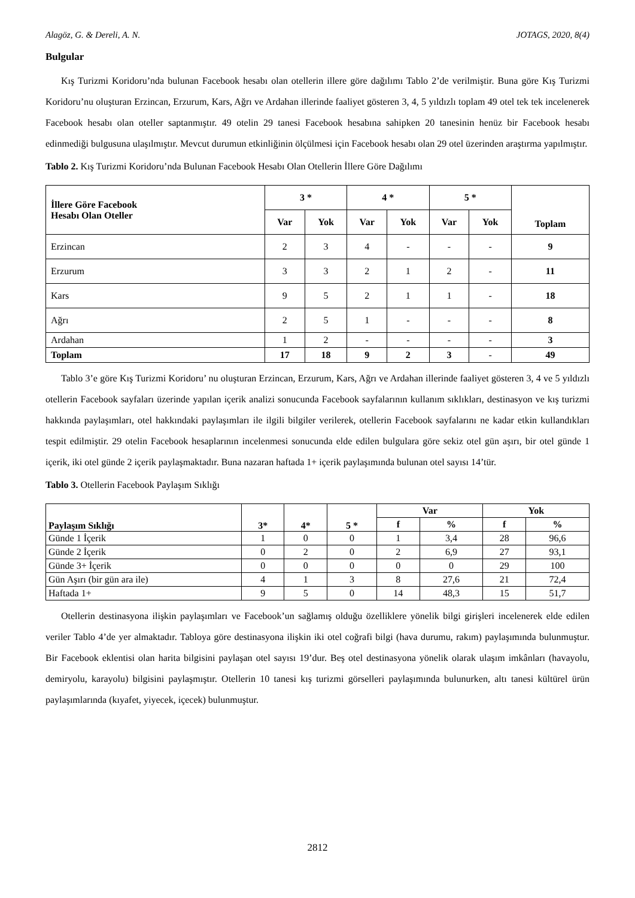Alagöz, G. & Dereli, A. N. JOTAGS, 2020, 8(4)
Bulgular
Kış Turizmi Koridoru’nda bulunan Facebook hesabı olan otellerin illere göre dağılımı Tablo 2’de verilmiştir. Buna göre Kış Turizmi Koridoru’nu oluşturan Erzincan, Erzurum, Kars, Ağrı ve Ardahan illerinde faaliyet gösteren 3, 4, 5 yıldızlı toplam 49 otel tek tek incelenerek Facebook hesabı olan oteller saptanmıştır. 49 otelin 29 tanesi Facebook hesabına sahipken 20 tanesinin henüz bir Facebook hesabı edinmediği bulgusuna ulaşılmıştır. Mevcut durumun etkinliğinin ölçülmesi için Facebook hesabı olan 29 otel üzerinden araştırma yapılmıştır.
Tablo 2. Kış Turizmi Koridoru’nda Bulunan Facebook Hesabı Olan Otellerin İllere Göre Dağılımı
| İllere Göre Facebook Hesabı Olan Oteller | 3 * | | 4 * | | 5 * | | Toplam |
| --- | --- | --- | --- | --- | --- | --- | --- |
| | Var | Yok | Var | Yok | Var | Yok | |
| Erzincan | 2 | 3 | 4 | - | - | - | 9 |
| Erzurum | 3 | 3 | 2 | 1 | 2 | - | 11 |
| Kars | 9 | 5 | 2 | 1 | 1 | - | 18 |
| Ağrı | 2 | 5 | 1 | - | - | - | 8 |
| Ardahan | 1 | 2 | - | - | - | - | 3 |
| Toplam | 17 | 18 | 9 | 2 | 3 | - | 49 |
Tablo 3’e göre Kış Turizmi Koridoru’ nu oluşturan Erzincan, Erzurum, Kars, Ağrı ve Ardahan illerinde faaliyet gösteren 3, 4 ve 5 yıldızlı otellerin Facebook sayfaları üzerinde yapılan içerik analizi sonucunda Facebook sayfalarının kullanım sıklıkları, destinasyon ve kış turizmi hakkında paylaşımları, otel hakkındaki paylaşımları ile ilgili bilgiler verilerek, otellerin Facebook sayfalarını ne kadar etkin kullandıkları tespit edilmiştir. 29 otelin Facebook hesaplarının incelenmesi sonucunda elde edilen bulgulara göre sekiz otel gün aşırı, bir otel günde 1 içerik, iki otel günde 2 içerik paylaşmaktadır. Buna nazaran haftada 1+ içerik paylaşımında bulunan otel sayısı 14’tür.
Tablo 3. Otellerin Facebook Paylaşım Sıklığı
| Paylaşım Sıklığı | 3* | 4* | 5 * | Var | | Yok | |
| --- | --- | --- | --- | --- | --- | --- | --- |
| | | | | f | % | f | % |
| Günde 1 İçerik | 1 | 0 | 0 | 1 | 3,4 | 28 | 96,6 |
| Günde 2 İçerik | 0 | 2 | 0 | 2 | 6,9 | 27 | 93,1 |
| Günde 3+ İçerik | 0 | 0 | 0 | 0 | 0 | 29 | 100 |
| Gün Aşırı (bir gün ara ile) | 4 | 1 | 3 | 8 | 27,6 | 21 | 72,4 |
| Haftada 1+ | 9 | 5 | 0 | 14 | 48,3 | 15 | 51,7 |
Otellerin destinasyona ilişkin paylaşımları ve Facebook’un sağlamış olduğu özelliklere yönelik bilgi girişleri incelenerek elde edilen veriler Tablo 4’de yer almaktadır. Tabloya göre destinasyona ilişkin iki otel coğrafi bilgi (hava durumu, rakım) paylaşımında bulunmuştur. Bir Facebook eklentisi olan harita bilgisini paylaşan otel sayısı 19’dur. Beş otel destinasyona yönelik olarak ulaşım imkânları (havayolu, demiryolu, karayolu) bilgisini paylaşmıştır. Otellerin 10 tanesi kış turizmi görselleri paylaşımında bulunurken, altı tanesi kültürel ürün paylaşımlarında (kıyafet, yiyecek, içecek) bulunmuştur.
2812